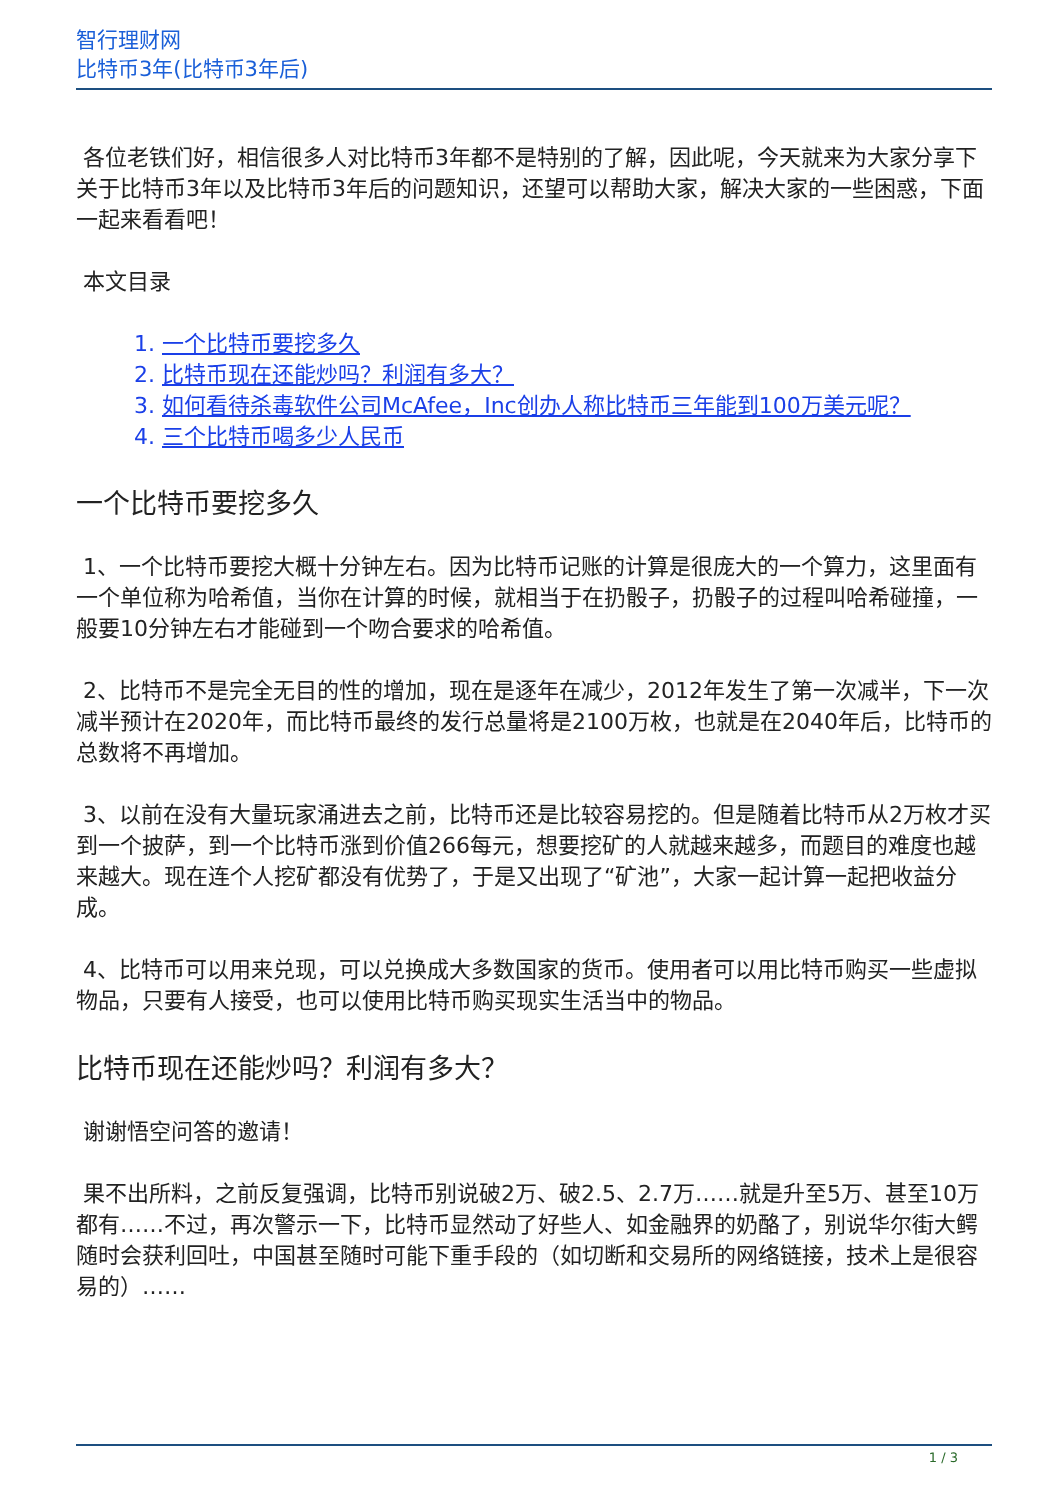智行理财网
比特币3年(比特币3年后)
各位老铁们好，相信很多人对比特币3年都不是特别的了解，因此呢，今天就来为大家分享下关于比特币3年以及比特币3年后的问题知识，还望可以帮助大家，解决大家的一些困惑，下面一起来看看吧！
本文目录
1. 一个比特币要挖多久
2. 比特币现在还能炒吗？利润有多大？
3. 如何看待杀毒软件公司McAfee，Inc创办人称比特币三年能到100万美元呢？
4. 三个比特币喝多少人民币
一个比特币要挖多久
1、一个比特币要挖大概十分钟左右。因为比特币记账的计算是很庞大的一个算力，这里面有一个单位称为哈希值，当你在计算的时候，就相当于在扔骰子，扔骰子的过程叫哈希碰撞，一般要10分钟左右才能碰到一个吻合要求的哈希值。
2、比特币不是完全无目的性的增加，现在是逐年在减少，2012年发生了第一次减半，下一次减半预计在2020年，而比特币最终的发行总量将是2100万枚，也就是在2040年后，比特币的总数将不再增加。
3、以前在没有大量玩家涌进去之前，比特币还是比较容易挖的。但是随着比特币从2万枚才买到一个披萨，到一个比特币涨到价值266每元，想要挖矿的人就越来越多，而题目的难度也越来越大。现在连个人挖矿都没有优势了，于是又出现了“矿池”，大家一起计算一起把收益分成。
4、比特币可以用来兑现，可以兑换成大多数国家的货币。使用者可以用比特币购买一些虚拟物品，只要有人接受，也可以使用比特币购买现实生活当中的物品。
比特币现在还能炒吗？利润有多大？
谢谢悟空问答的邀请！
果不出所料，之前反复强调，比特币别说破2万、破2.5、2.7万……就是升至5万、甚至10万都有……不过，再次警示一下，比特币显然动了好些人、如金融界的奶酪了，别说华尔街大鳄随时会获利回吐，中国甚至随时可能下重手段的（如切断和交易所的网络链接，技术上是很容易的）……
1 / 3